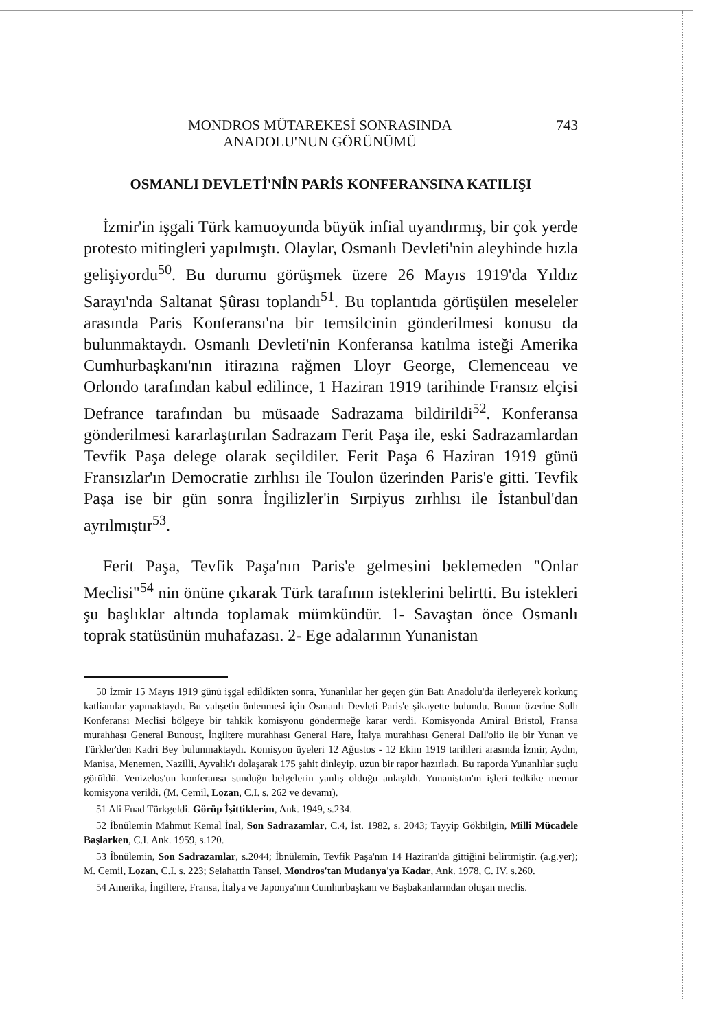MONDROS MÜTAREKESİ SONRASINDA
ANADOLU'NUN GÖRÜNÜMÜ
743
OSMANLI DEVLETİ'NİN PARİS KONFERANSINA KATILIŞI
İzmir'in işgali Türk kamuoyunda büyük infial uyandırmış, bir çok yerde protesto mitingleri yapılmıştı. Olaylar, Osmanlı Devleti'nin aleyhinde hızla gelişiyordu<sup>50</sup>. Bu durumu görüşmek üzere 26 Mayıs 1919'da Yıldız Sarayı'nda Saltanat Şûrası toplandı<sup>51</sup>. Bu toplantıda görüşülen meseleler arasında Paris Konferansı'na bir temsilcinin gönderilmesi konusu da bulunmaktaydı. Osmanlı Devleti'nin Konferansa katılma isteği Amerika Cumhurbaşkanı'nın itirazına rağmen Lloyr George, Clemenceau ve Orlondo tarafından kabul edilince, 1 Haziran 1919 tarihinde Fransız elçisi Defrance tarafından bu müsaade Sadrazama bildirildi<sup>52</sup>. Konferansa gönderilmesi kararlaştırılan Sadrazam Ferit Paşa ile, eski Sadrazamlardan Tevfik Paşa delege olarak seçildiler. Ferit Paşa 6 Haziran 1919 günü Fransızlar'ın Democratie zırhlısı ile Toulon üzerinden Paris'e gitti. Tevfik Paşa ise bir gün sonra İngilizler'in Sırpiyus zırhlısı ile İstanbul'dan ayrılmıştır<sup>53</sup>.
Ferit Paşa, Tevfik Paşa'nın Paris'e gelmesini beklemeden "Onlar Meclisi"<sup>54</sup> nin önüne çıkarak Türk tarafının isteklerini belirtti. Bu istekleri şu başlıklar altında toplamak mümkündür. 1- Savaştan önce Osmanlı toprak statüsünün muhafazası. 2- Ege adalarının Yunanistan
50 İzmir 15 Mayıs 1919 günü işgal edildikten sonra, Yunanlılar her geçen gün Batı Anadolu'da ilerleyerek korkunç katliamlar yapmaktaydı. Bu vahşetin önlenmesi için Osmanlı Devleti Paris'e şikayette bulundu. Bunun üzerine Sulh Konferansı Meclisi bölgeye bir tahkik komisyonu göndermeğe karar verdi. Komisyonda Amiral Bristol, Fransa murahhası General Bunoust, İngiltere murahhası General Hare, İtalya murahhası General Dall'olio ile bir Yunan ve Türkler'den Kadri Bey bulunmaktaydı. Komisyon üyeleri 12 Ağustos - 12 Ekim 1919 tarihleri arasında İzmir, Aydın, Manisa, Menemen, Nazilli, Ayvalık'ı dolaşarak 175 şahit dinleyip, uzun bir rapor hazırladı. Bu raporda Yunanlılar suçlu görüldü. Venizelos'un konferansa sunduğu belgelerin yanlış olduğu anlaşıldı. Yunanistan'ın işleri tedkike memur komisyona verildi. (M. Cemil, Lozan, C.I. s. 262 ve devamı).
51 Ali Fuad Türkgeldi. Görüp İşittiklerim, Ank. 1949, s.234.
52 İbnülemin Mahmut Kemal İnal, Son Sadrazamlar, C.4, İst. 1982, s. 2043; Tayyip Gökbilgin, Millî Mücadele Başlarken, C.I. Ank. 1959, s.120.
53 İbnülemin, Son Sadrazamlar, s.2044; İbnülemin, Tevfik Paşa'nın 14 Haziran'da gittiğini belirtmiştir. (a.g.yer); M. Cemil, Lozan, C.I. s. 223; Selahattin Tansel, Mondros'tan Mudanya'ya Kadar, Ank. 1978, C. IV. s.260.
54 Amerika, İngiltere, Fransa, İtalya ve Japonya'nın Cumhurbaşkanı ve Başbakanlarından oluşan meclis.